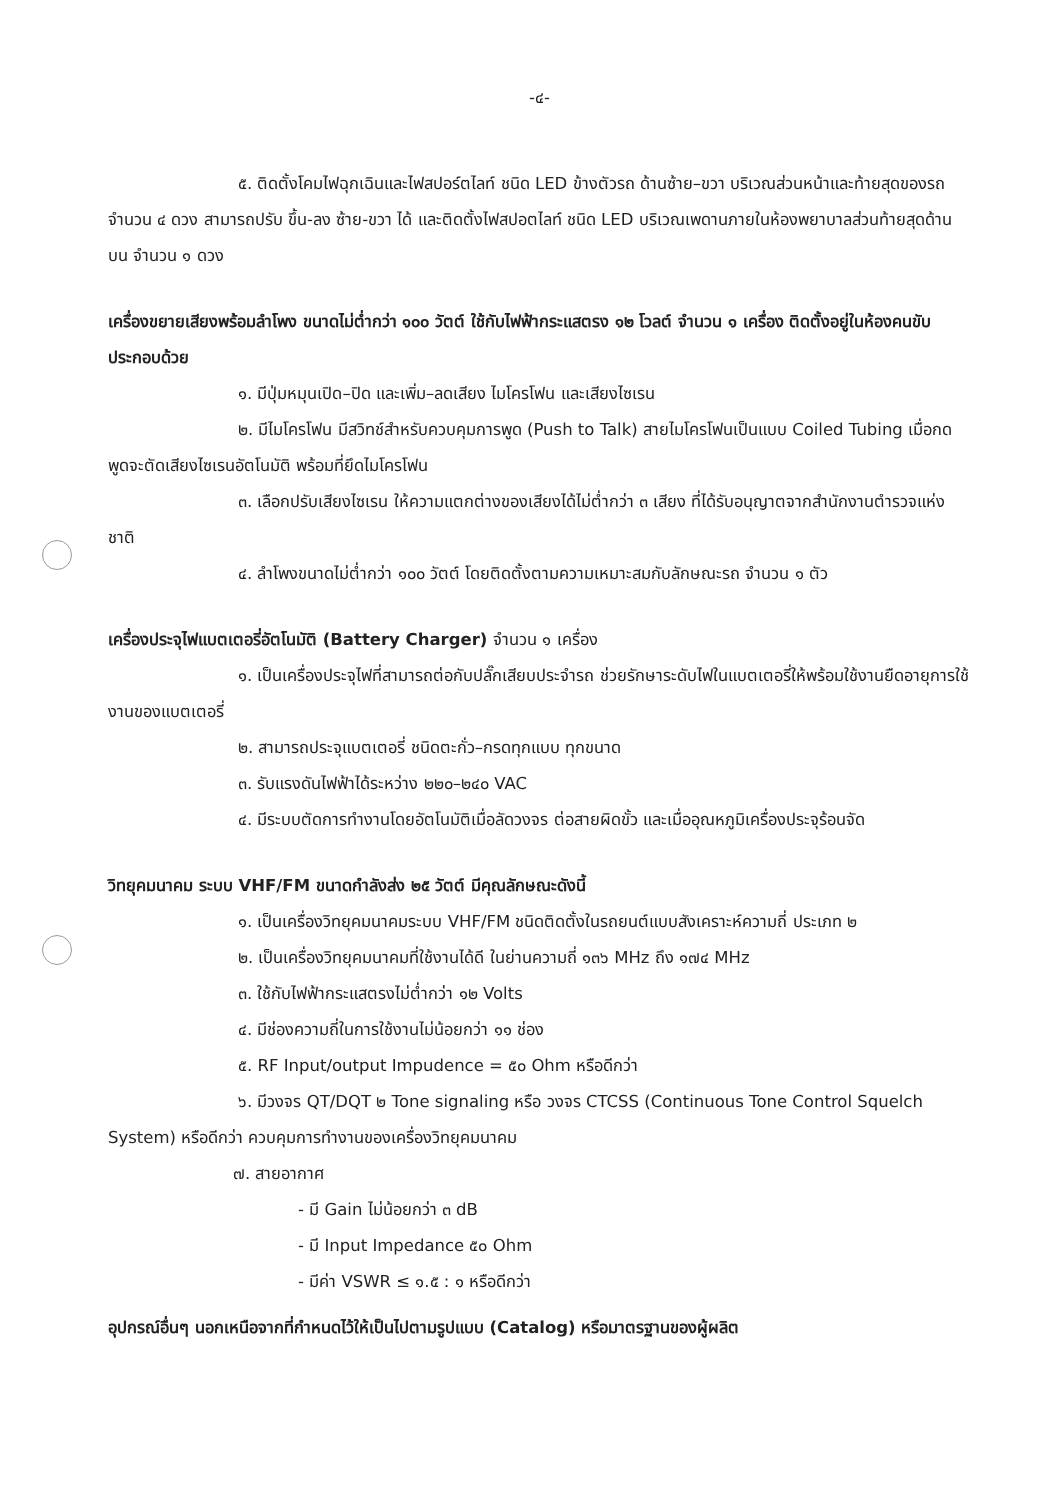-๔-
๕. ติดตั้งโคมไฟฉุกเฉินและไฟสปอร์ตไลท์ ชนิด LED ข้างตัวรถ ด้านซ้าย–ขวา บริเวณส่วนหน้าและท้ายสุดของรถ จำนวน ๔ ดวง สามารถปรับ ขึ้น-ลง ซ้าย-ขวา ได้ และติดตั้งไฟสปอตไลท์ ชนิด LED บริเวณเพดานภายในห้องพยาบาลส่วนท้ายสุดด้านบน จำนวน ๑ ดวง
เครื่องขยายเสียงพร้อมลำโพง ขนาดไม่ต่ำกว่า ๑๐๐ วัตต์ ใช้กับไฟฟ้ากระแสตรง ๑๒ โวลต์ จำนวน ๑ เครื่อง ติดตั้งอยู่ในห้องคนขับ ประกอบด้วย
๑. มีปุ่มหมุนเปิด–ปิด และเพิ่ม–ลดเสียง ไมโครโฟน และเสียงไซเรน
๒. มีไมโครโฟน มีสวิทช์สำหรับควบคุมการพูด (Push to Talk) สายไมโครโฟนเป็นแบบ Coiled Tubing เมื่อกดพูดจะตัดเสียงไซเรนอัตโนมัติ พร้อมที่ยึดไมโครโฟน
๓. เลือกปรับเสียงไซเรน ให้ความแตกต่างของเสียงได้ไม่ต่ำกว่า ๓ เสียง ที่ได้รับอนุญาตจากสำนักงานตำรวจแห่งชาติ
๔. ลำโพงขนาดไม่ต่ำกว่า ๑๐๐ วัตต์ โดยติดตั้งตามความเหมาะสมกับลักษณะรถ จำนวน ๑ ตัว
เครื่องประจุไฟแบตเตอรี่อัตโนมัติ (Battery Charger) จำนวน ๑ เครื่อง
๑. เป็นเครื่องประจุไฟที่สามารถต่อกับปลั๊กเสียบประจำรถ ช่วยรักษาระดับไฟในแบตเตอรี่ให้พร้อมใช้งานยืดอายุการใช้งานของแบตเตอรี่
๒. สามารถประจุแบตเตอรี่ ชนิดตะกั่ว–กรดทุกแบบ ทุกขนาด
๓. รับแรงดันไฟฟ้าได้ระหว่าง ๒๒๐–๒๔๐ VAC
๔. มีระบบตัดการทำงานโดยอัตโนมัติเมื่อลัดวงจร ต่อสายผิดขั้ว และเมื่ออุณหภูมิเครื่องประจุร้อนจัด
วิทยุคมนาคม ระบบ VHF/FM ขนาดกำลังส่ง ๒๕ วัตต์ มีคุณลักษณะดังนี้
๑. เป็นเครื่องวิทยุคมนาคมระบบ VHF/FM ชนิดติดตั้งในรถยนต์แบบสังเคราะห์ความถี่ ประเภท ๒
๒. เป็นเครื่องวิทยุคมนาคมที่ใช้งานได้ดี ในย่านความถี่ ๑๓๖ MHz ถึง ๑๗๔ MHz
๓. ใช้กับไฟฟ้ากระแสตรงไม่ต่ำกว่า ๑๒ Volts
๔. มีช่องความถี่ในการใช้งานไม่น้อยกว่า ๑๑ ช่อง
๕. RF Input/output Impudence = ๕๐ Ohm หรือดีกว่า
๖. มีวงจร QT/DQT ๒ Tone signaling หรือ วงจร CTCSS (Continuous Tone Control Squelch System) หรือดีกว่า ควบคุมการทำงานของเครื่องวิทยุคมนาคม
๗. สายอากาศ
- มี Gain ไม่น้อยกว่า ๓ dB
- มี Input Impedance ๕๐ Ohm
- มีค่า VSWR ≤ ๑.๕ : ๑ หรือดีกว่า
อุปกรณ์อื่นๆ นอกเหนือจากที่กำหนดไว้ให้เป็นไปตามรูปแบบ (Catalog) หรือมาตรฐานของผู้ผลิต